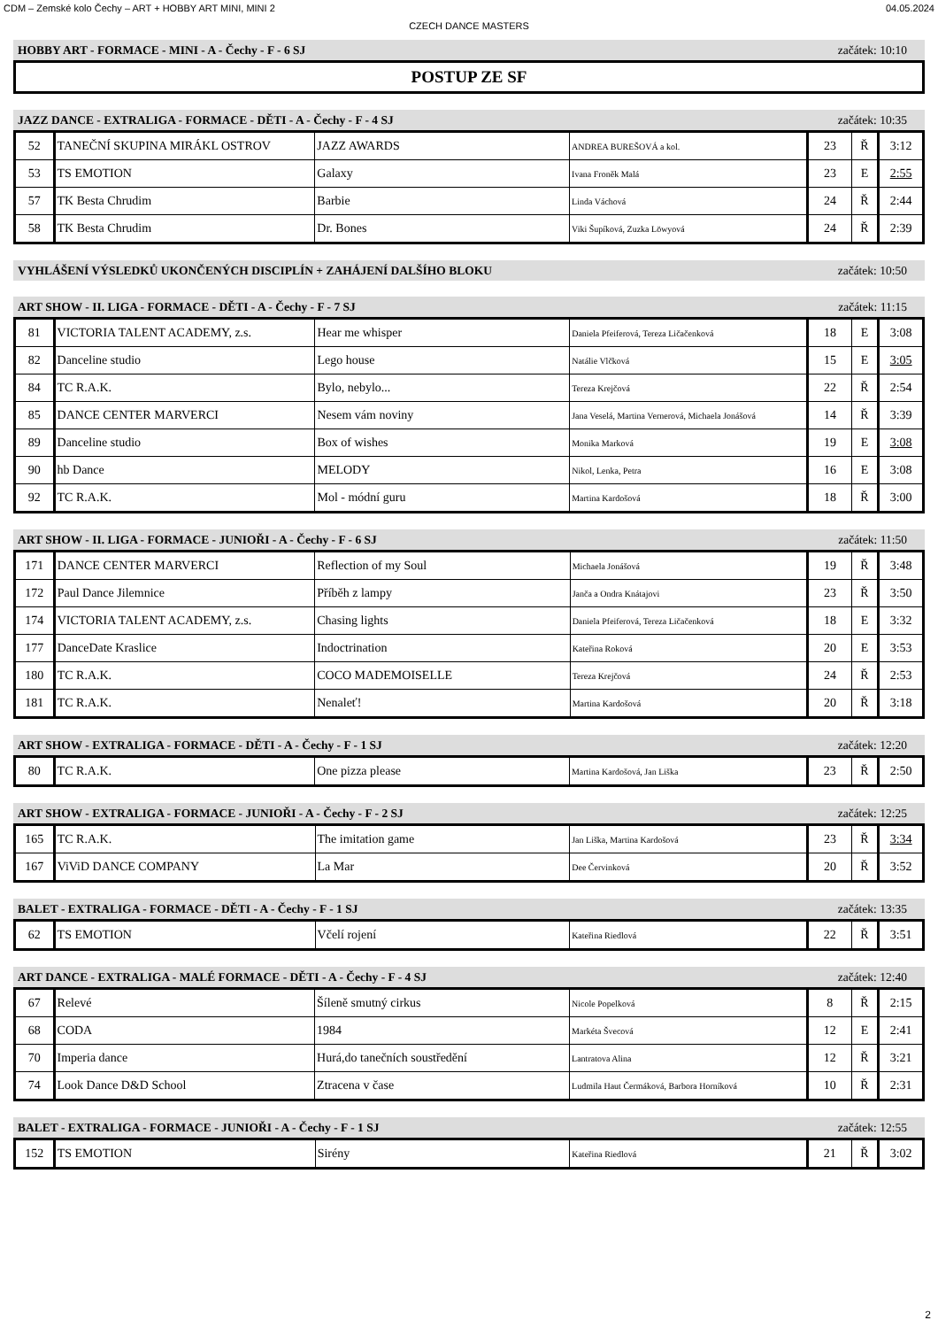CDM – Zemské kolo Čechy – ART + HOBBY ART MINI, MINI 2 04.05.2024
CZECH DANCE MASTERS
HOBBY ART - FORMACE - MINI - A - Čechy - F - 6 SJ začátek: 10:10
POSTUP ZE SF
JAZZ DANCE - EXTRALIGA - FORMACE - DĚTI - A - Čechy - F - 4 SJ začátek: 10:35
| 52 | TANEČNÍ SKUPINA MIRÁKL OSTROV | JAZZ AWARDS | ANDREA BUREŠOVÁ a kol. | 23 | Ř | 3:12 |
| 53 | TS EMOTION | Galaxy | Ivana Froněk Malá | 23 | E | 2:55 |
| 57 | TK Besta Chrudim | Barbie | Linda Váchová | 24 | Ř | 2:44 |
| 58 | TK Besta Chrudim | Dr. Bones | Viki Šupíková, Zuzka Löwyová | 24 | Ř | 2:39 |
VYHLÁŠENÍ VÝSLEDKŮ UKONČENÝCH DISCIPLÍN + ZAHÁJENÍ DALŠÍHO BLOKU začátek: 10:50
ART SHOW - II. LIGA - FORMACE - DĚTI - A - Čechy - F - 7 SJ začátek: 11:15
| 81 | VICTORIA TALENT ACADEMY, z.s. | Hear me whisper | Daniela Pfeiferová, Tereza Ličačenková | 18 | E | 3:08 |
| 82 | Danceline studio | Lego house | Natálie Vlčková | 15 | E | 3:05 |
| 84 | TC R.A.K. | Bylo, nebylo... | Tereza Krejčová | 22 | Ř | 2:54 |
| 85 | DANCE CENTER MARVERCI | Nesem vám noviny | Jana Veselá, Martina Vernerová, Michaela Jonášová | 14 | Ř | 3:39 |
| 89 | Danceline studio | Box of wishes | Monika Marková | 19 | E | 3:08 |
| 90 | hb Dance | MELODY | Nikol, Lenka, Petra | 16 | E | 3:08 |
| 92 | TC R.A.K. | Mol - módní guru | Martina Kardošová | 18 | Ř | 3:00 |
ART SHOW - II. LIGA - FORMACE - JUNIOŘI - A - Čechy - F - 6 SJ začátek: 11:50
| 171 | DANCE CENTER MARVERCI | Reflection of my Soul | Michaela Jonášová | 19 | Ř | 3:48 |
| 172 | Paul Dance Jilemnice | Příběh z lampy | Janča a Ondra Knátajovi | 23 | Ř | 3:50 |
| 174 | VICTORIA TALENT ACADEMY, z.s. | Chasing lights | Daniela Pfeiferová, Tereza Ličačenková | 18 | E | 3:32 |
| 177 | DanceDate Kraslice | Indoctrination | Kateřina Roková | 20 | E | 3:53 |
| 180 | TC R.A.K. | COCO MADEMOISELLE | Tereza Krejčová | 24 | Ř | 2:53 |
| 181 | TC R.A.K. | Nenaleť! | Martina Kardošová | 20 | Ř | 3:18 |
ART SHOW - EXTRALIGA - FORMACE - DĚTI - A - Čechy - F - 1 SJ začátek: 12:20
| 80 | TC R.A.K. | One pizza please | Martina Kardošová, Jan Liška | 23 | Ř | 2:50 |
ART SHOW - EXTRALIGA - FORMACE - JUNIOŘI - A - Čechy - F - 2 SJ začátek: 12:25
| 165 | TC R.A.K. | The imitation game | Jan Liška, Martina Kardošová | 23 | Ř | 3:34 |
| 167 | ViViD DANCE COMPANY | La Mar | Dee Červinková | 20 | Ř | 3:52 |
BALET - EXTRALIGA - FORMACE - DĚTI - A - Čechy - F - 1 SJ začátek: 13:35
| 62 | TS EMOTION | Včelí rojení | Kateřina Riedlová | 22 | Ř | 3:51 |
ART DANCE - EXTRALIGA - MALÉ FORMACE - DĚTI - A - Čechy - F - 4 SJ začátek: 12:40
| 67 | Relevé | Šíleně smutný cirkus | Nicole Popelková | 8 | Ř | 2:15 |
| 68 | CODA | 1984 | Markéta Švecová | 12 | E | 2:41 |
| 70 | Imperia dance | Hurá,do tanečních soustředění | Lantratova Alina | 12 | Ř | 3:21 |
| 74 | Look Dance D&D School | Ztracena v čase | Ludmila Haut Čermáková, Barbora Horníková | 10 | Ř | 2:31 |
BALET - EXTRALIGA - FORMACE - JUNIOŘI - A - Čechy - F - 1 SJ začátek: 12:55
| 152 | TS EMOTION | Sirény | Kateřina Riedlová | 21 | Ř | 3:02 |
2